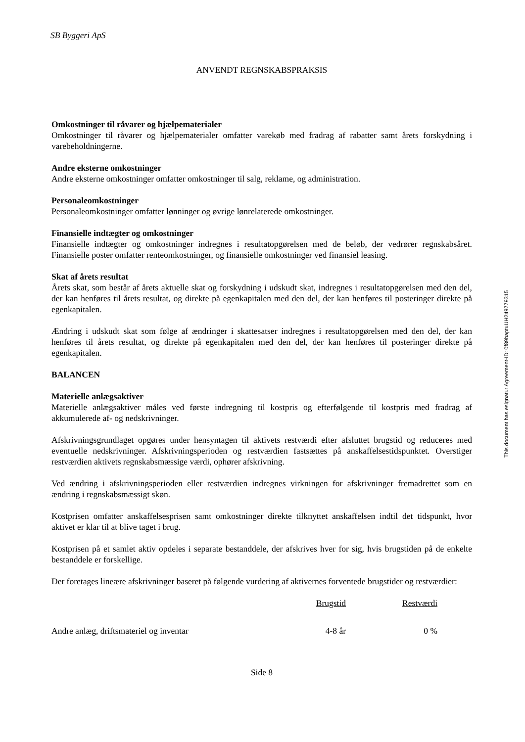SB Byggeri ApS
ANVENDT REGNSKABSPRAKSIS
Omkostninger til råvarer og hjælpematerialer
Omkostninger til råvarer og hjælpematerialer omfatter varekøb med fradrag af rabatter samt årets forskydning i varebeholdningerne.
Andre eksterne omkostninger
Andre eksterne omkostninger omfatter omkostninger til salg, reklame, og administration.
Personaleomkostninger
Personaleomkostninger omfatter lønninger og øvrige lønrelaterede omkostninger.
Finansielle indtægter og omkostninger
Finansielle indtægter og omkostninger indregnes i resultatopgørelsen med de beløb, der vedrører regnskabsåret. Finansielle poster omfatter renteomkostninger, og finansielle omkostninger ved finansiel leasing.
Skat af årets resultat
Årets skat, som består af årets aktuelle skat og forskydning i udskudt skat, indregnes i resultatopgørelsen med den del, der kan henføres til årets resultat, og direkte på egenkapitalen med den del, der kan henføres til posteringer direkte på egenkapitalen.
Ændring i udskudt skat som følge af ændringer i skattesatser indregnes i resultatopgørelsen med den del, der kan henføres til årets resultat, og direkte på egenkapitalen med den del, der kan henføres til posteringer direkte på egenkapitalen.
BALANCEN
Materielle anlægsaktiver
Materielle anlægsaktiver måles ved første indregning til kostpris og efterfølgende til kostpris med fradrag af akkumulerede af- og nedskrivninger.
Afskrivningsgrundlaget opgøres under hensyntagen til aktivets restværdi efter afsluttet brugstid og reduceres med eventuelle nedskrivninger. Afskrivningsperioden og restværdien fastsættes på anskaffelsestidspunktet. Overstiger restværdien aktivets regnskabsmæssige værdi, ophører afskrivning.
Ved ændring i afskrivningsperioden eller restværdien indregnes virkningen for afskrivninger fremadrettet som en ændring i regnskabsmæssigt skøn.
Kostprisen omfatter anskaffelsesprisen samt omkostninger direkte tilknyttet anskaffelsen indtil det tidspunkt, hvor aktivet er klar til at blive taget i brug.
Kostprisen på et samlet aktiv opdeles i separate bestanddele, der afskrives hver for sig, hvis brugstiden på de enkelte bestanddele er forskellige.
Der foretages lineære afskrivninger baseret på følgende vurdering af aktivernes forventede brugstider og restværdier:
| | Brugstid | Restværdi |
| --- | --- | --- |
| Andre anlæg, driftsmateriel og inventar | 4-8 år | 0 % |
Side 8
This document has esignatur Agreement-ID: 0f89baptuUH249779315